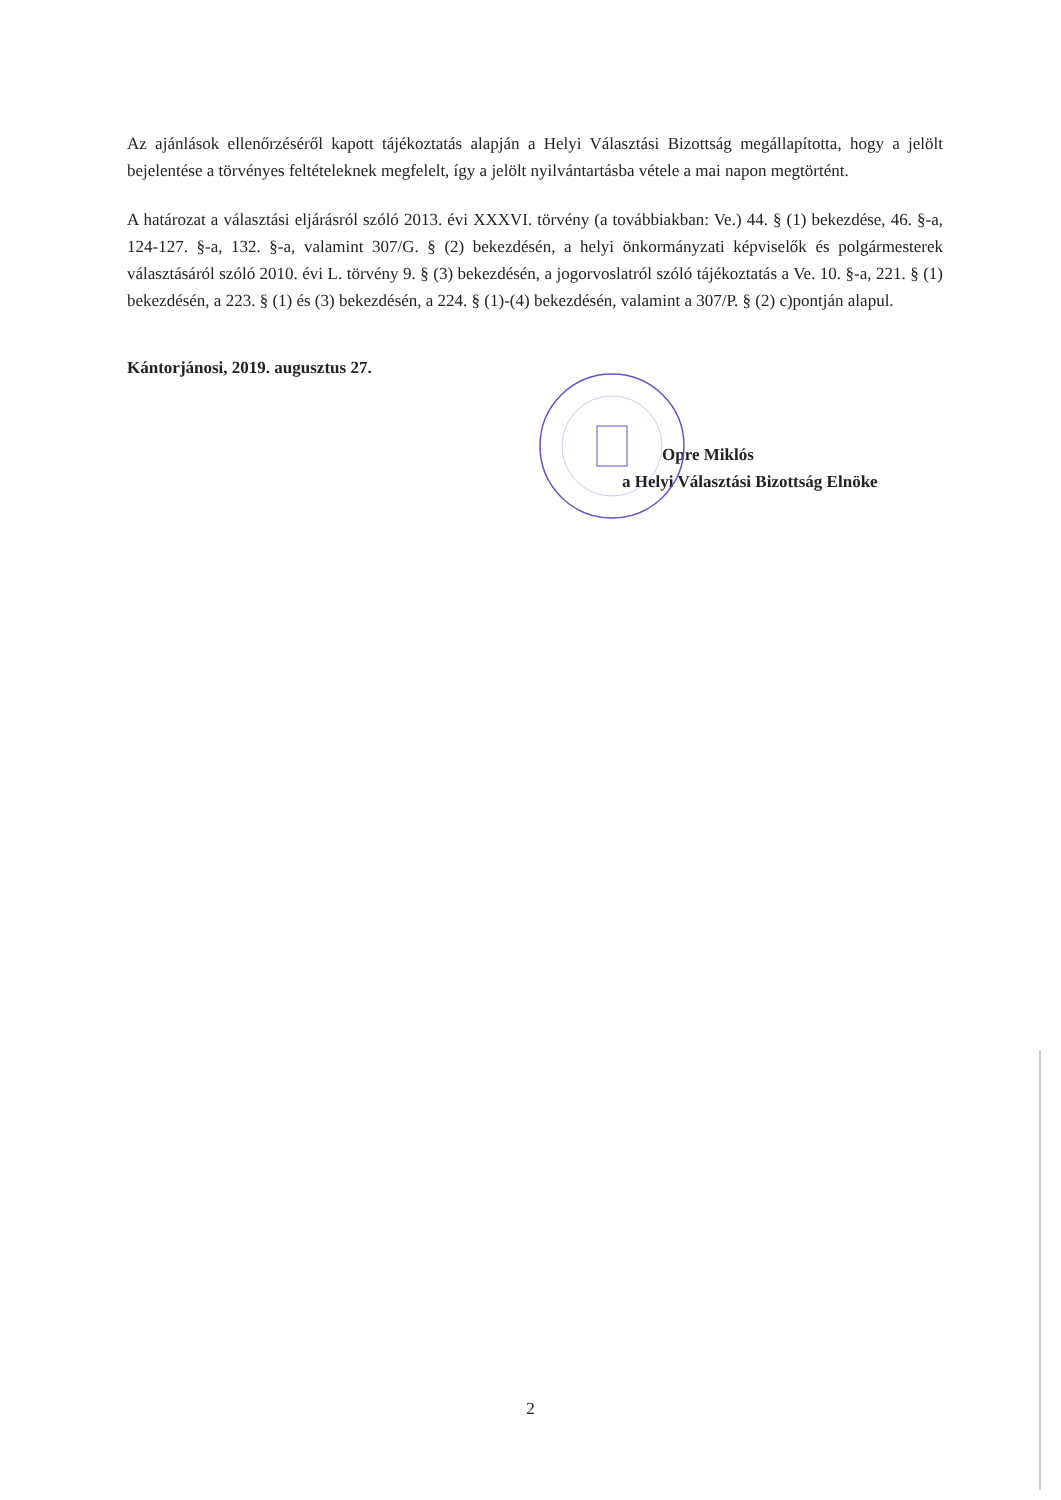Az ajánlások ellenőrzéséről kapott tájékoztatás alapján a Helyi Választási Bizottság megállapította, hogy a jelölt bejelentése a törvényes feltételeknek megfelelt, így a jelölt nyilvántartásba vétele a mai napon megtörtént.
A határozat a választási eljárásról szóló 2013. évi XXXVI. törvény (a továbbiakban: Ve.) 44. § (1) bekezdése, 46. §-a, 124-127. §-a, 132. §-a, valamint 307/G. § (2) bekezdésén, a helyi önkormányzati képviselők és polgármesterek választásáról szóló 2010. évi L. törvény 9. § (3) bekezdésén, a jogorvoslatról szóló tájékoztatás a Ve. 10. §-a, 221. § (1) bekezdésén, a 223. § (1) és (3) bekezdésén, a 224. § (1)-(4) bekezdésén, valamint a 307/P. § (2) c)pontján alapul.
Kántorjánosi, 2019. augusztus 27.
Opre Miklós
a Helyi Választási Bizottság Elnöke
2